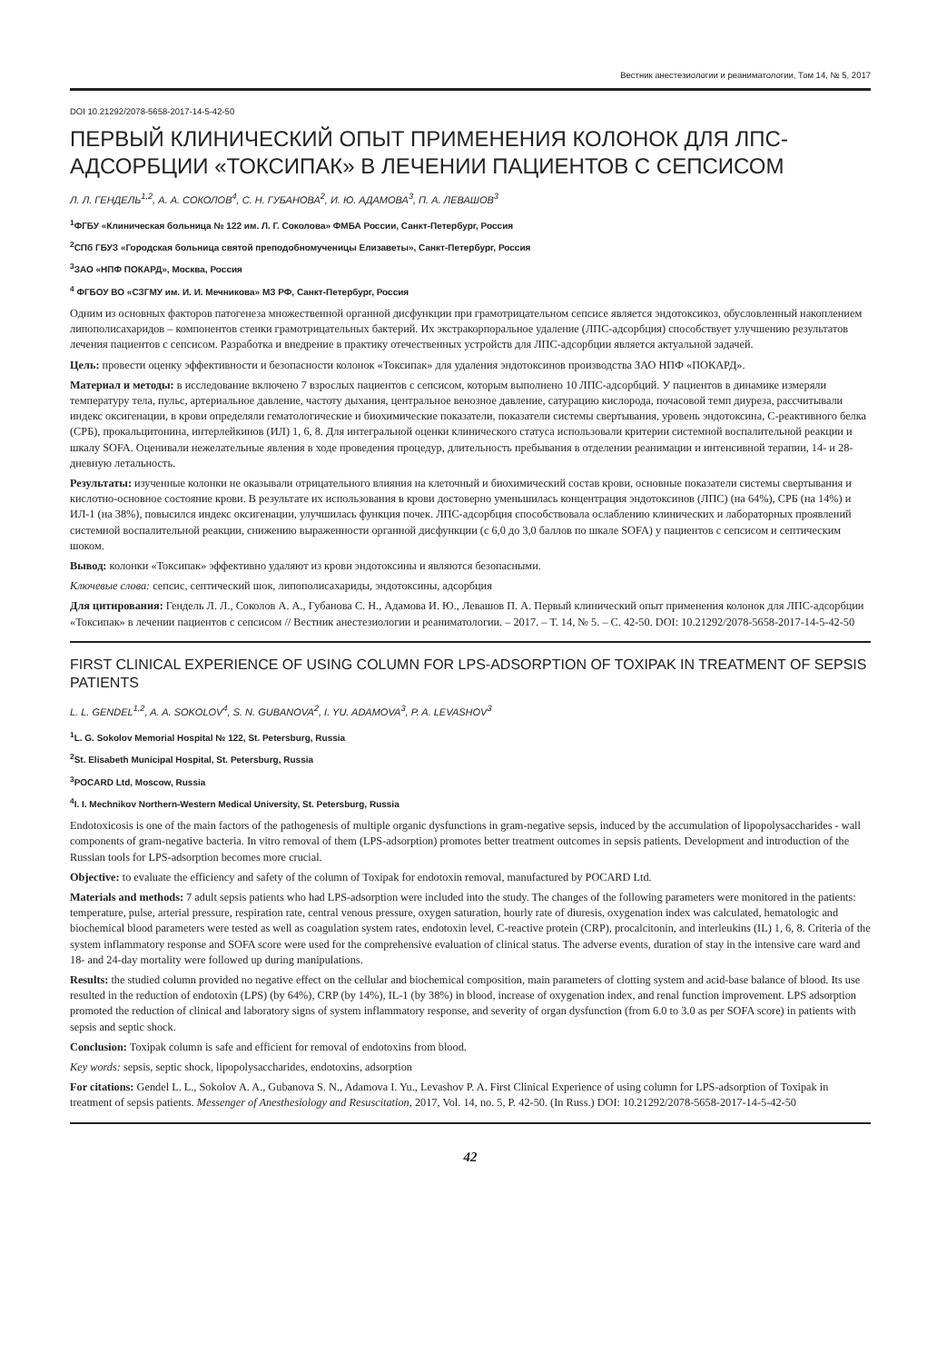Вестник анестезиологии и реаниматологии, Том 14, № 5, 2017
DOI 10.21292/2078-5658-2017-14-5-42-50
ПЕРВЫЙ КЛИНИЧЕСКИЙ ОПЫТ ПРИМЕНЕНИЯ КОЛОНОК ДЛЯ ЛПС-АДСОРБЦИИ «ТОКСИПАК» В ЛЕЧЕНИИ ПАЦИЕНТОВ С СЕПСИСОМ
Л. Л. ГЕНДЕЛЬ<sup>1,2</sup>, А. А. СОКОЛОВ<sup>4</sup>, С. Н. ГУБАНОВА<sup>2</sup>, И. Ю. АДАМОВА<sup>3</sup>, П. А. ЛЕВАШОВ<sup>3</sup>
<sup>1</sup> ФГБУ «Клиническая больница № 122 им. Л. Г. Соколова» ФМБА России, Санкт-Петербург, Россия
<sup>2</sup> СПб ГБУЗ «Городская больница святой преподобномученицы Елизаветы», Санкт-Петербург, Россия
<sup>3</sup> ЗАО «НПФ ПОКАРД», Москва, Россия
<sup>4</sup> ФГБОУ ВО «СЗГМУ им. И. И. Мечникова» МЗ РФ, Санкт-Петербург, Россия
Одним из основных факторов патогенеза множественной органной дисфункции при грамотрицательном сепсисе является эндотоксикоз, обусловленный накоплением липополисахаридов – компонентов стенки грамотрицательных бактерий. Их экстракорпоральное удаление (ЛПС-адсорбция) способствует улучшению результатов лечения пациентов с сепсисом. Разработка и внедрение в практику отечественных устройств для ЛПС-адсорбции является актуальной задачей.
Цель: провести оценку эффективности и безопасности колонок «Токсипак» для удаления эндотоксинов производства ЗАО НПФ «ПОКАРД».
Материал и методы: в исследование включено 7 взрослых пациентов с сепсисом, которым выполнено 10 ЛПС-адсорбций. У пациентов в динамике измеряли температуру тела, пульс, артериальное давление, частоту дыхания, центральное венозное давление, сатурацию кислорода, почасовой темп диуреза, рассчитывали индекс оксигенации, в крови определяли гематологические и биохимические показатели, показатели системы свертывания, уровень эндотоксина, С-реактивного белка (СРБ), прокальцитонина, интерлейкинов (ИЛ) 1, 6, 8. Для интегральной оценки клинического статуса использовали критерии системной воспалительной реакции и шкалу SOFA. Оценивали нежелательные явления в ходе проведения процедур, длительность пребывания в отделении реанимации и интенсивной терапии, 14- и 28-дневную летальность.
Результаты: изученные колонки не оказывали отрицательного влияния на клеточный и биохимический состав крови, основные показатели системы свертывания и кислотно-основное состояние крови. В результате их использования в крови достоверно уменьшилась концентрация эндотоксинов (ЛПС) (на 64%), СРБ (на 14%) и ИЛ-1 (на 38%), повысился индекс оксигенации, улучшилась функция почек. ЛПС-адсорбция способствовала ослаблению клинических и лабораторных проявлений системной воспалительной реакции, снижению выраженности органной дисфункции (с 6,0 до 3,0 баллов по шкале SOFA) у пациентов с сепсисом и септическим шоком.
Вывод: колонки «Токсипак» эффективно удаляют из крови эндотоксины и являются безопасными.
Ключевые слова: сепсис, септический шок, липополисахариды, эндотоксины, адсорбция
Для цитирования: Гендель Л. Л., Соколов А. А., Губанова С. Н., Адамова И. Ю., Левашов П. А. Первый клинический опыт применения колонок для ЛПС-адсорбции «Токсипак» в лечении пациентов с сепсисом // Вестник анестезиологии и реаниматологии. – 2017. – Т. 14, № 5. – С. 42-50. DOI: 10.21292/2078-5658-2017-14-5-42-50
FIRST CLINICAL EXPERIENCE OF USING COLUMN FOR LPS-ADSORPTION OF TOXIPAK IN TREATMENT OF SEPSIS PATIENTS
L. L. GENDEL<sup>1,2</sup>, A. A. SOKOLOV<sup>4</sup>, S. N. GUBANOVA<sup>2</sup>, I. YU. ADAMOVA<sup>3</sup>, P. A. LEVASHOV<sup>3</sup>
<sup>1</sup> L. G. Sokolov Memorial Hospital № 122, St. Petersburg, Russia
<sup>2</sup> St. Elisabeth Municipal Hospital, St. Petersburg, Russia
<sup>3</sup> POCARD Ltd, Moscow, Russia
<sup>4</sup> I. I. Mechnikov Northern-Western Medical University, St. Petersburg, Russia
Endotoxicosis is one of the main factors of the pathogenesis of multiple organic dysfunctions in gram-negative sepsis, induced by the accumulation of lipopolysaccharides - wall components of gram-negative bacteria. In vitro removal of them (LPS-adsorption) promotes better treatment outcomes in sepsis patients. Development and introduction of the Russian tools for LPS-adsorption becomes more crucial.
Objective: to evaluate the efficiency and safety of the column of Toxipak for endotoxin removal, manufactured by POCARD Ltd.
Materials and methods: 7 adult sepsis patients who had LPS-adsorption were included into the study. The changes of the following parameters were monitored in the patients: temperature, pulse, arterial pressure, respiration rate, central venous pressure, oxygen saturation, hourly rate of diuresis, oxygenation index was calculated, hematologic and biochemical blood parameters were tested as well as coagulation system rates, endotoxin level, C-reactive protein (CRP), procalcitonin, and interleukins (IL) 1, 6, 8. Criteria of the system inflammatory response and SOFA score were used for the comprehensive evaluation of clinical status. The adverse events, duration of stay in the intensive care ward and 18- and 24-day mortality were followed up during manipulations.
Results: the studied column provided no negative effect on the cellular and biochemical composition, main parameters of clotting system and acid-base balance of blood. Its use resulted in the reduction of endotoxin (LPS) (by 64%), CRP (by 14%), IL-1 (by 38%) in blood, increase of oxygenation index, and renal function improvement. LPS adsorption promoted the reduction of clinical and laboratory signs of system inflammatory response, and severity of organ dysfunction (from 6.0 to 3.0 as per SOFA score) in patients with sepsis and septic shock.
Conclusion: Toxipak column is safe and efficient for removal of endotoxins from blood.
Key words: sepsis, septic shock, lipopolysaccharides, endotoxins, adsorption
For citations: Gendel L. L., Sokolov A. A., Gubanova S. N., Adamova I. Yu., Levashov P. A. First Clinical Experience of using column for LPS-adsorption of Toxipak in treatment of sepsis patients. Messenger of Anesthesiology and Resuscitation, 2017, Vol. 14, no. 5, P. 42-50. (In Russ.) DOI: 10.21292/2078-5658-2017-14-5-42-50
42